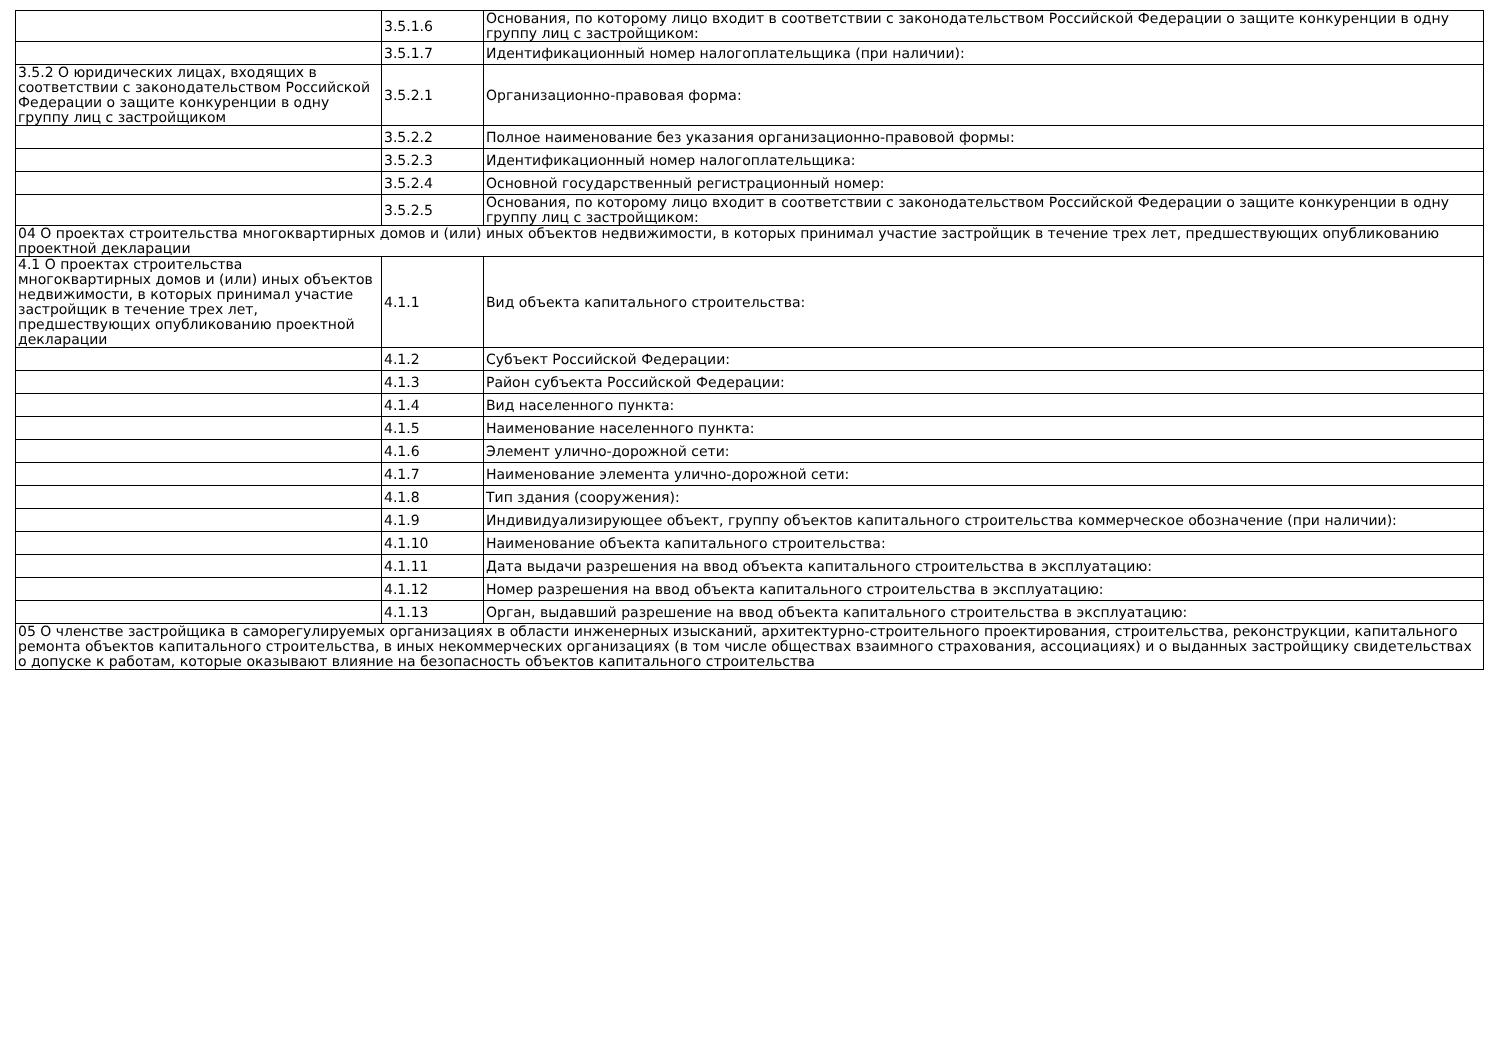| | 3.5.1.6 | Основания, по которому лицо входит в соответствии с законодательством Российской Федерации о защите конкуренции в одну группу лиц с застройщиком: |
| | 3.5.1.7 | Идентификационный номер налогоплательщика (при наличии): |
| 3.5.2 О юридических лицах, входящих в соответствии с законодательством Российской Федерации о защите конкуренции в одну группу лиц с застройщиком | 3.5.2.1 | Организационно-правовая форма: |
| | 3.5.2.2 | Полное наименование без указания организационно-правовой формы: |
| | 3.5.2.3 | Идентификационный номер налогоплательщика: |
| | 3.5.2.4 | Основной государственный регистрационный номер: |
| | 3.5.2.5 | Основания, по которому лицо входит в соответствии с законодательством Российской Федерации о защите конкуренции в одну группу лиц с застройщиком: |
| 04 О проектах строительства многоквартирных домов и (или) иных объектов недвижимости, в которых принимал участие застройщик в течение трех лет, предшествующих опубликованию проектной декларации | | |
| 4.1 О проектах строительства многоквартирных домов и (или) иных объектов недвижимости, в которых принимал участие застройщик в течение трех лет, предшествующих опубликованию проектной декларации | 4.1.1 | Вид объекта капитального строительства: |
| | 4.1.2 | Субъект Российской Федерации: |
| | 4.1.3 | Район субъекта Российской Федерации: |
| | 4.1.4 | Вид населенного пункта: |
| | 4.1.5 | Наименование населенного пункта: |
| | 4.1.6 | Элемент улично-дорожной сети: |
| | 4.1.7 | Наименование элемента улично-дорожной сети: |
| | 4.1.8 | Тип здания (сооружения): |
| | 4.1.9 | Индивидуализирующее объект, группу объектов капитального строительства коммерческое обозначение (при наличии): |
| | 4.1.10 | Наименование объекта капитального строительства: |
| | 4.1.11 | Дата выдачи разрешения на ввод объекта капитального строительства в эксплуатацию: |
| | 4.1.12 | Номер разрешения на ввод объекта капитального строительства в эксплуатацию: |
| | 4.1.13 | Орган, выдавший разрешение на ввод объекта капитального строительства в эксплуатацию: |
| 05 О членстве застройщика в саморегулируемых организациях в области инженерных изысканий, архитектурно-строительного проектирования, строительства, реконструкции, капитального ремонта объектов капитального строительства, в иных некоммерческих организациях (в том числе обществах взаимного страхования, ассоциациях) и о выданных застройщику свидетельствах о допуске к работам, которые оказывают влияние на безопасность объектов капитального строительства | | |